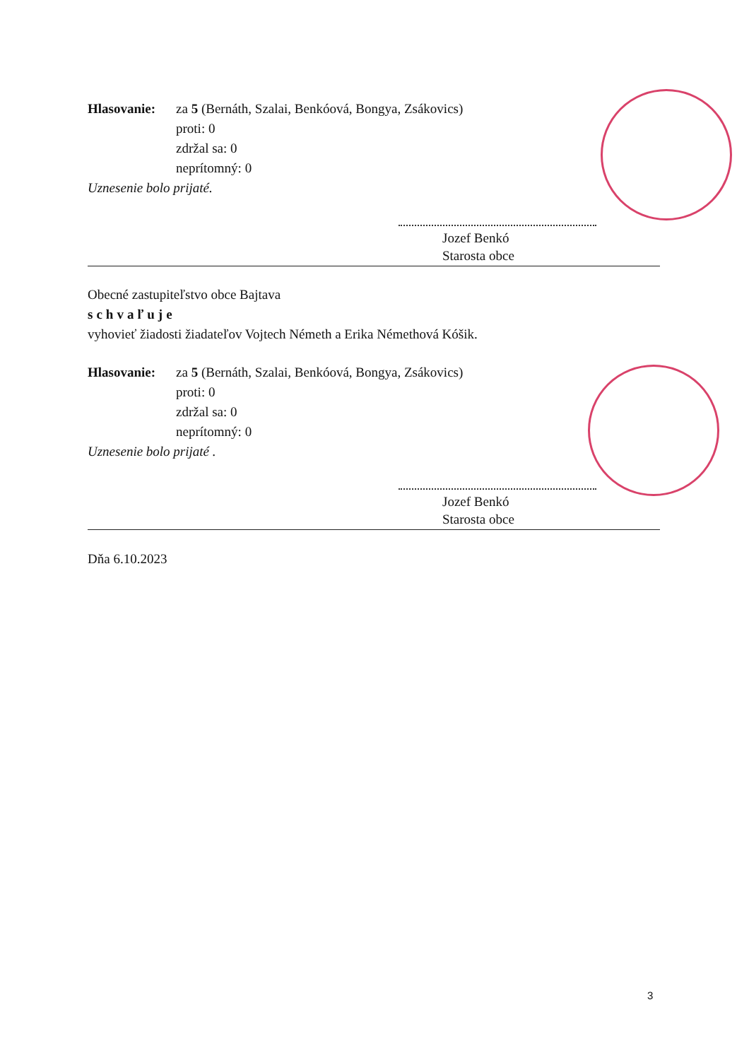Hlasovanie: za 5 (Bernáth, Szalai, Benkóová, Bongya, Zsákovics)
proti: 0
zdržal sa: 0
neprítomný: 0
Uznesenie bolo prijaté.
Jozef Benkó
Starosta obce
Obecné zastupiteľstvo obce Bajtava
schvaľuje
vyhovieť žiadosti žiadateľov Vojtech Németh a Erika Némethová Kóšik.
Hlasovanie: za 5 (Bernáth, Szalai, Benkóová, Bongya, Zsákovics)
proti: 0
zdržal sa: 0
neprítomný: 0
Uznesenie bolo prijaté .
Jozef Benkó
Starosta obce
Dňa 6.10.2023
3